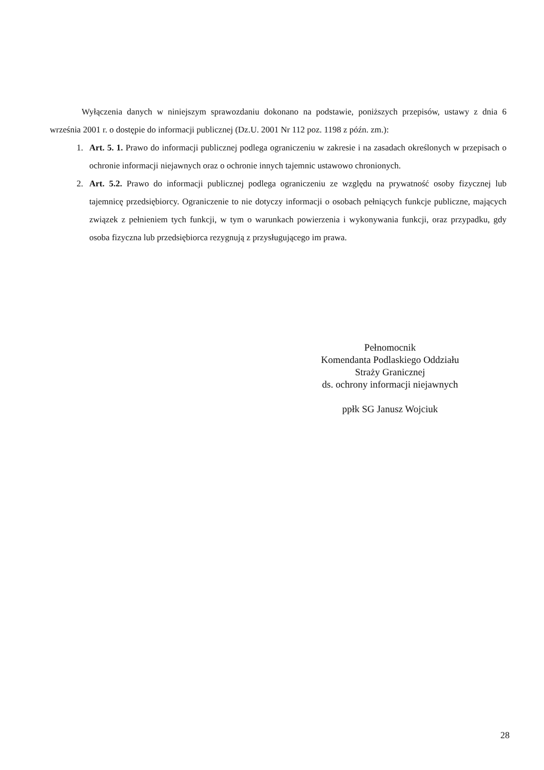Wyłączenia danych w niniejszym sprawozdaniu dokonano na podstawie, poniższych przepisów, ustawy z dnia 6 września 2001 r. o dostępie do informacji publicznej (Dz.U. 2001 Nr 112 poz. 1198 z późn. zm.):
1. Art. 5. 1. Prawo do informacji publicznej podlega ograniczeniu w zakresie i na zasadach określonych w przepisach o ochronie informacji niejawnych oraz o ochronie innych tajemnic ustawowo chronionych.
2. Art. 5.2. Prawo do informacji publicznej podlega ograniczeniu ze względu na prywatność osoby fizycznej lub tajemnicę przedsiębiorcy. Ograniczenie to nie dotyczy informacji o osobach pełniących funkcje publiczne, mających związek z pełnieniem tych funkcji, w tym o warunkach powierzenia i wykonywania funkcji, oraz przypadku, gdy osoba fizyczna lub przedsiębiorca rezygnują z przysługującego im prawa.
Pełnomocnik
Komendanta Podlaskiego Oddziału
Straży Granicznej
ds. ochrony informacji niejawnych
ppłk SG Janusz Wojciuk
28